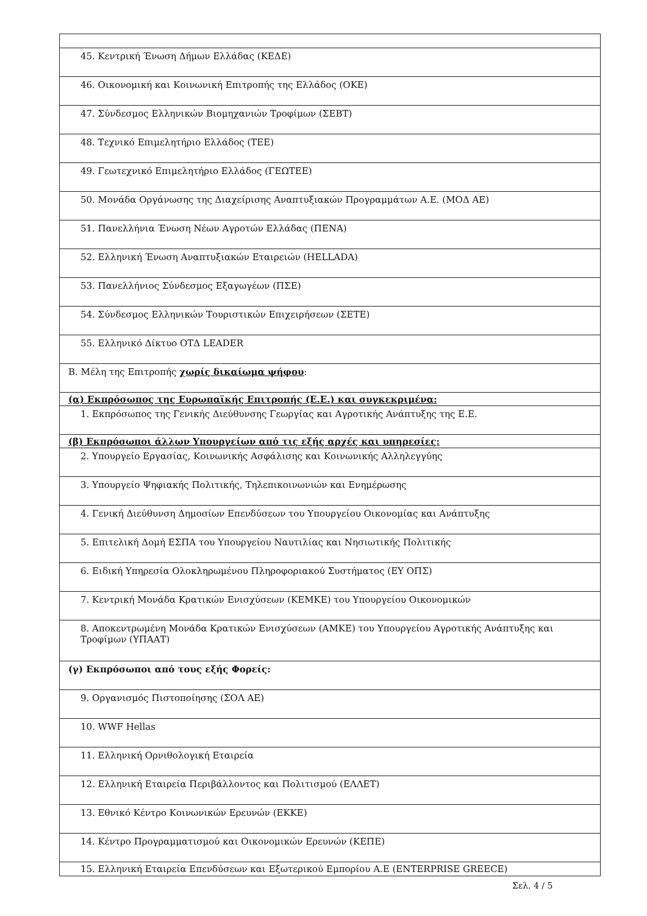| 45. Κεντρική Ένωση Δήμων Ελλάδας (ΚΕΔΕ) |
| 46. Οικονομική και Κοινωνική Επιτροπής της Ελλάδος (ΟΚΕ) |
| 47. Σύνδεσμος Ελληνικών Βιομηχανιών Τροφίμων (ΣΕΒΤ) |
| 48. Τεχνικό Επιμελητήριο Ελλάδος (ΤΕΕ) |
| 49. Γεωτεχνικό Επιμελητήριο Ελλάδος (ΓΕΩΤΕΕ) |
| 50. Μονάδα Οργάνωσης της Διαχείρισης Αναπτυξιακών Προγραμμάτων Α.Ε. (ΜΟΔ ΑΕ) |
| 51. Πανελλήνια Ένωση Νέων Αγροτών Ελλάδας (ΠΕΝΑ) |
| 52. Ελληνική Ένωση Αναπτυξιακών Εταιρειών (HELLADA) |
| 53. Πανελλήνιος Σύνδεσμος Εξαγωγέων (ΠΣΕ) |
| 54. Σύνδεσμος Ελληνικών Τουριστικών Επιχειρήσεων (ΣΕΤΕ) |
| 55. Ελληνικό Δίκτυο ΟΤΔ LEADER |
| Β. Μέλη της Επιτροπής χωρίς δικαίωμα ψήφου : |
| (α) Εκπρόσωπος της Ευρωπαϊκής Επιτροπής (Ε.Ε.) και συγκεκριμένα: |
| 1. Εκπρόσωπος της Γενικής Διεύθυνσης Γεωργίας και Αγροτικής Ανάπτυξης της Ε.Ε. |
| (β) Εκπρόσωποι άλλων Υπουργείων από τις εξής αρχές και υπηρεσίες: |
| 2. Υπουργείο Εργασίας, Κοινωνικής Ασφάλισης και Κοινωνικής Αλληλεγγύης |
| 3. Υπουργείο Ψηφιακής Πολιτικής, Τηλεπικοινωνιών και Ενημέρωσης |
| 4. Γενική Διεύθυνση Δημοσίων Επενδύσεων του Υπουργείου Οικονομίας και Ανάπτυξης |
| 5. Επιτελική Δομή ΕΣΠΑ του Υπουργείου Ναυτιλίας και Νησιωτικής Πολιτικής |
| 6. Ειδική Υπηρεσία Ολοκληρωμένου Πληροφοριακού Συστήματος (ΕΥ ΟΠΣ) |
| 7. Κεντρική Μονάδα Κρατικών Ενισχύσεων (ΚΕΜΚΕ) του Υπουργείου Οικονομικών |
| 8. Αποκεντρωμένη Μονάδα Κρατικών Ενισχύσεων (ΑΜΚΕ) του Υπουργείου Αγροτικής Ανάπτυξης και Τροφίμων (ΥΠΑΑΤ) |
| (γ) Εκπρόσωποι από τους εξής Φορείς: |
| 9. Οργανισμός Πιστοποίησης (ΣΟΛ ΑΕ) |
| 10. WWF Hellas |
| 11. Ελληνική Ορνιθολογική Εταιρεία |
| 12. Ελληνική Εταιρεία Περιβάλλοντος και Πολιτισμού (ΕΛΛΕΤ) |
| 13. Εθνικό Κέντρο Κοινωνικών Ερευνών (ΕΚΚΕ) |
| 14. Κέντρο Προγραμματισμού και Οικονομικών Ερευνών (ΚΕΠΕ) |
| 15. Ελληνική Εταιρεία Επενδύσεων και Εξωτερικού Εμπορίου Α.Ε (ENTERPRISE GREECE) |
Σελ. 4 / 5